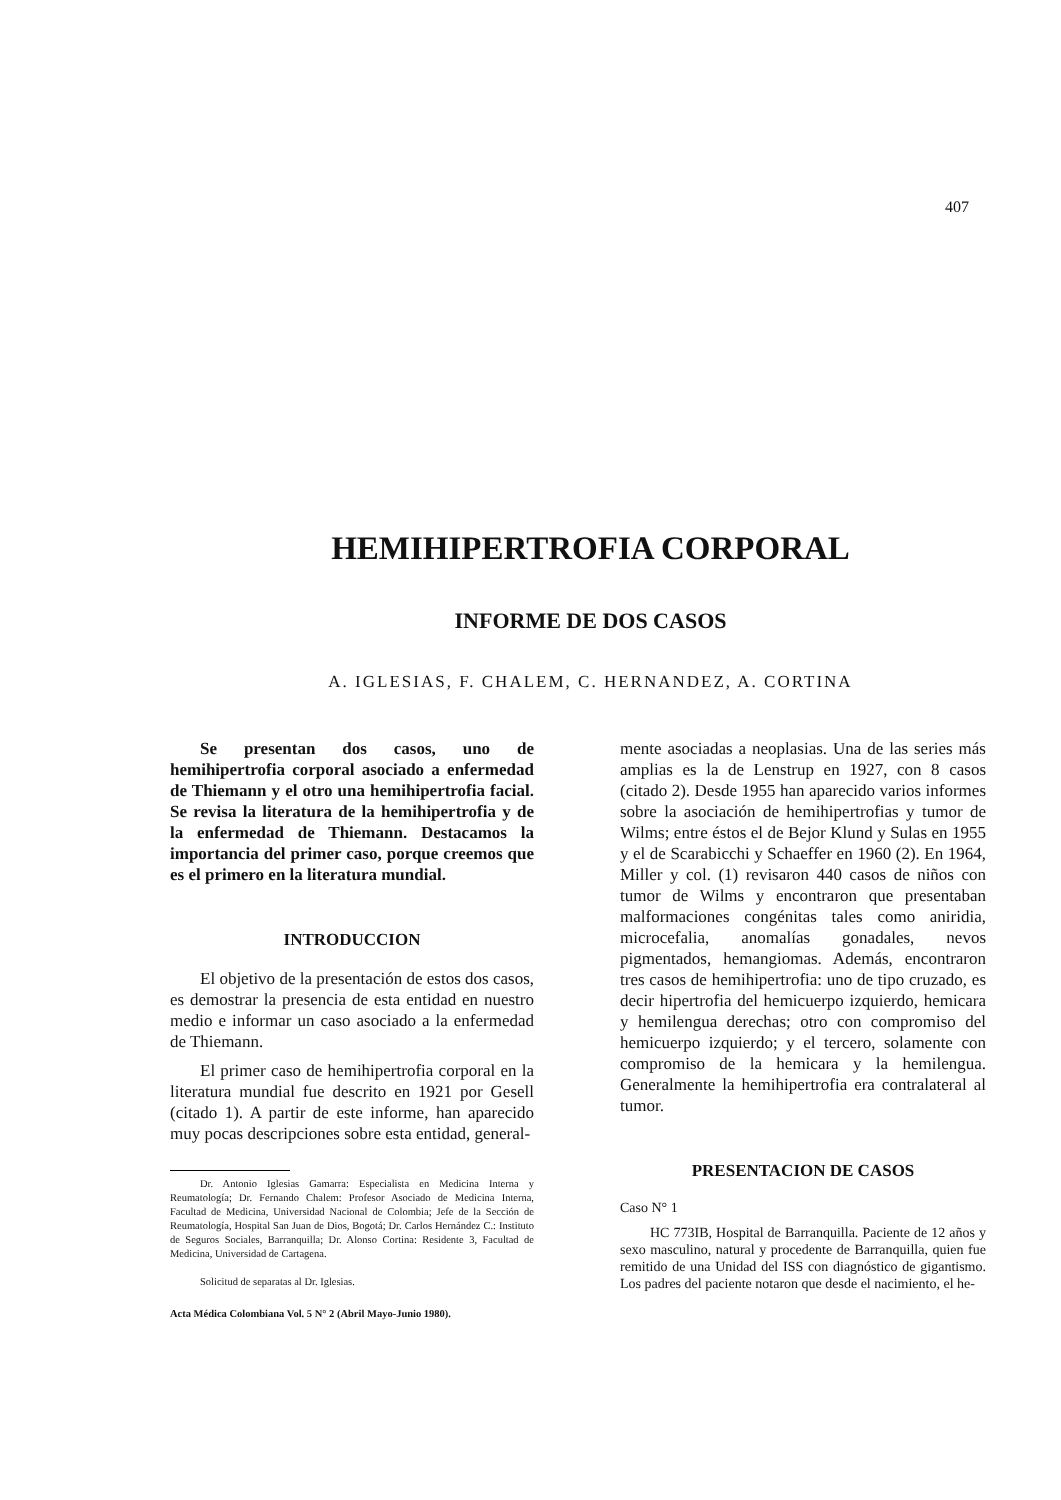407
HEMIHIPERTROFIA CORPORAL
INFORME DE DOS CASOS
A. IGLESIAS, F. CHALEM, C. HERNANDEZ, A. CORTINA
Se presentan dos casos, uno de hemihipertrofia corporal asociado a enfermedad de Thiemann y el otro una hemihipertrofia facial. Se revisa la literatura de la hemihipertrofia y de la enfermedad de Thiemann. Destacamos la importancia del primer caso, porque creemos que es el primero en la literatura mundial.
INTRODUCCION
El objetivo de la presentación de estos dos casos, es demostrar la presencia de esta entidad en nuestro medio e informar un caso asociado a la enfermedad de Thiemann.
El primer caso de hemihipertrofia corporal en la literatura mundial fue descrito en 1921 por Gesell (citado 1). A partir de este informe, han aparecido muy pocas descripciones sobre esta entidad, general-
Dr. Antonio Iglesias Gamarra: Especialista en Medicina Interna y Reumatología; Dr. Fernando Chalem: Profesor Asociado de Medicina Interna, Facultad de Medicina, Universidad Nacional de Colombia; Jefe de la Sección de Reumatología, Hospital San Juan de Dios, Bogotá; Dr. Carlos Hernández C.: Instituto de Seguros Sociales, Barranquilla; Dr. Alonso Cortina: Residente 3, Facultad de Medicina, Universidad de Cartagena.
Solicitud de separatas al Dr. Iglesias.
Acta Médica Colombiana Vol. 5 N° 2 (Abril Mayo-Junio 1980).
mente asociadas a neoplasias. Una de las series más amplias es la de Lenstrup en 1927, con 8 casos (citado 2). Desde 1955 han aparecido varios informes sobre la asociación de hemihipertrofias y tumor de Wilms; entre éstos el de Bejor Klund y Sulas en 1955 y el de Scarabicchi y Schaeffer en 1960 (2). En 1964, Miller y col. (1) revisaron 440 casos de niños con tumor de Wilms y encontraron que presentaban malformaciones congénitas tales como aniridia, microcefalia, anomalías gonadales, nevos pigmentados, hemangiomas. Además, encontraron tres casos de hemihipertrofia: uno de tipo cruzado, es decir hipertrofia del hemicuerpo izquierdo, hemicara y hemilengua derechas; otro con compromiso del hemicuerpo izquierdo; y el tercero, solamente con compromiso de la hemicara y la hemilengua. Generalmente la hemihipertrofia era contralateral al tumor.
PRESENTACION DE CASOS
Caso N° 1
HC 773IB, Hospital de Barranquilla. Paciente de 12 años y sexo masculino, natural y procedente de Barranquilla, quien fue remitido de una Unidad del ISS con diagnóstico de gigantismo. Los padres del paciente notaron que desde el nacimiento, el he-